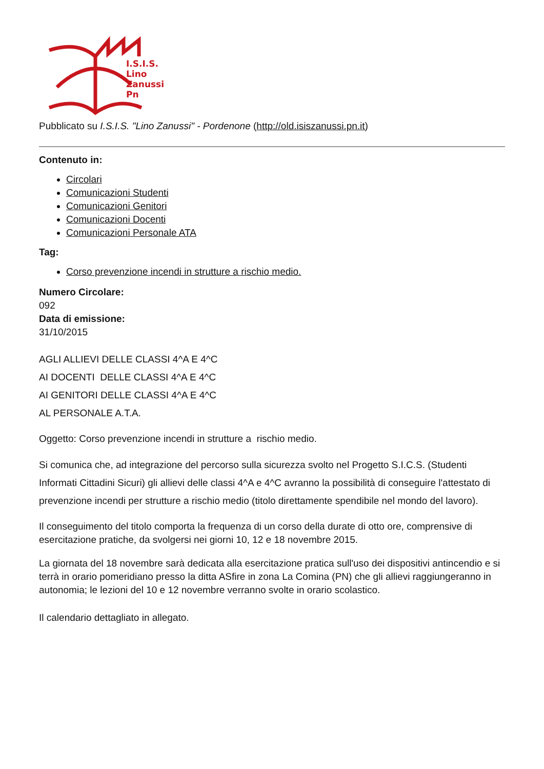I.S.I.S.
Lino
Zanussi
Pn
Pubblicato su I.S.I.S. "Lino Zanussi" - Pordenone (http://old.isiszanussi.pn.it)
Contenuto in:
Circolari
Comunicazioni Studenti
Comunicazioni Genitori
Comunicazioni Docenti
Comunicazioni Personale ATA
Tag:
Corso prevenzione incendi in strutture a rischio medio.
Numero Circolare:
092
Data di emissione:
31/10/2015
AGLI ALLIEVI DELLE CLASSI 4^A E 4^C
AI DOCENTI DELLE CLASSI 4^A E 4^C
AI GENITORI DELLE CLASSI 4^A E 4^C
AL PERSONALE A.T.A.
Oggetto: Corso prevenzione incendi in strutture a rischio medio.
Si comunica che, ad integrazione del percorso sulla sicurezza svolto nel Progetto S.I.C.S. (Studenti Informati Cittadini Sicuri) gli allievi delle classi 4^A e 4^C avranno la possibilità di conseguire l'attestato di prevenzione incendi per strutture a rischio medio (titolo direttamente spendibile nel mondo del lavoro).
Il conseguimento del titolo comporta la frequenza di un corso della durate di otto ore, comprensive di esercitazione pratiche, da svolgersi nei giorni 10, 12 e 18 novembre 2015.
La giornata del 18 novembre sarà dedicata alla esercitazione pratica sull'uso dei dispositivi antincendio e si terrà in orario pomeridiano presso la ditta ASfire in zona La Comina (PN) che gli allievi raggiungeranno in autonomia; le lezioni del 10 e 12 novembre verranno svolte in orario scolastico.
Il calendario dettagliato in allegato.